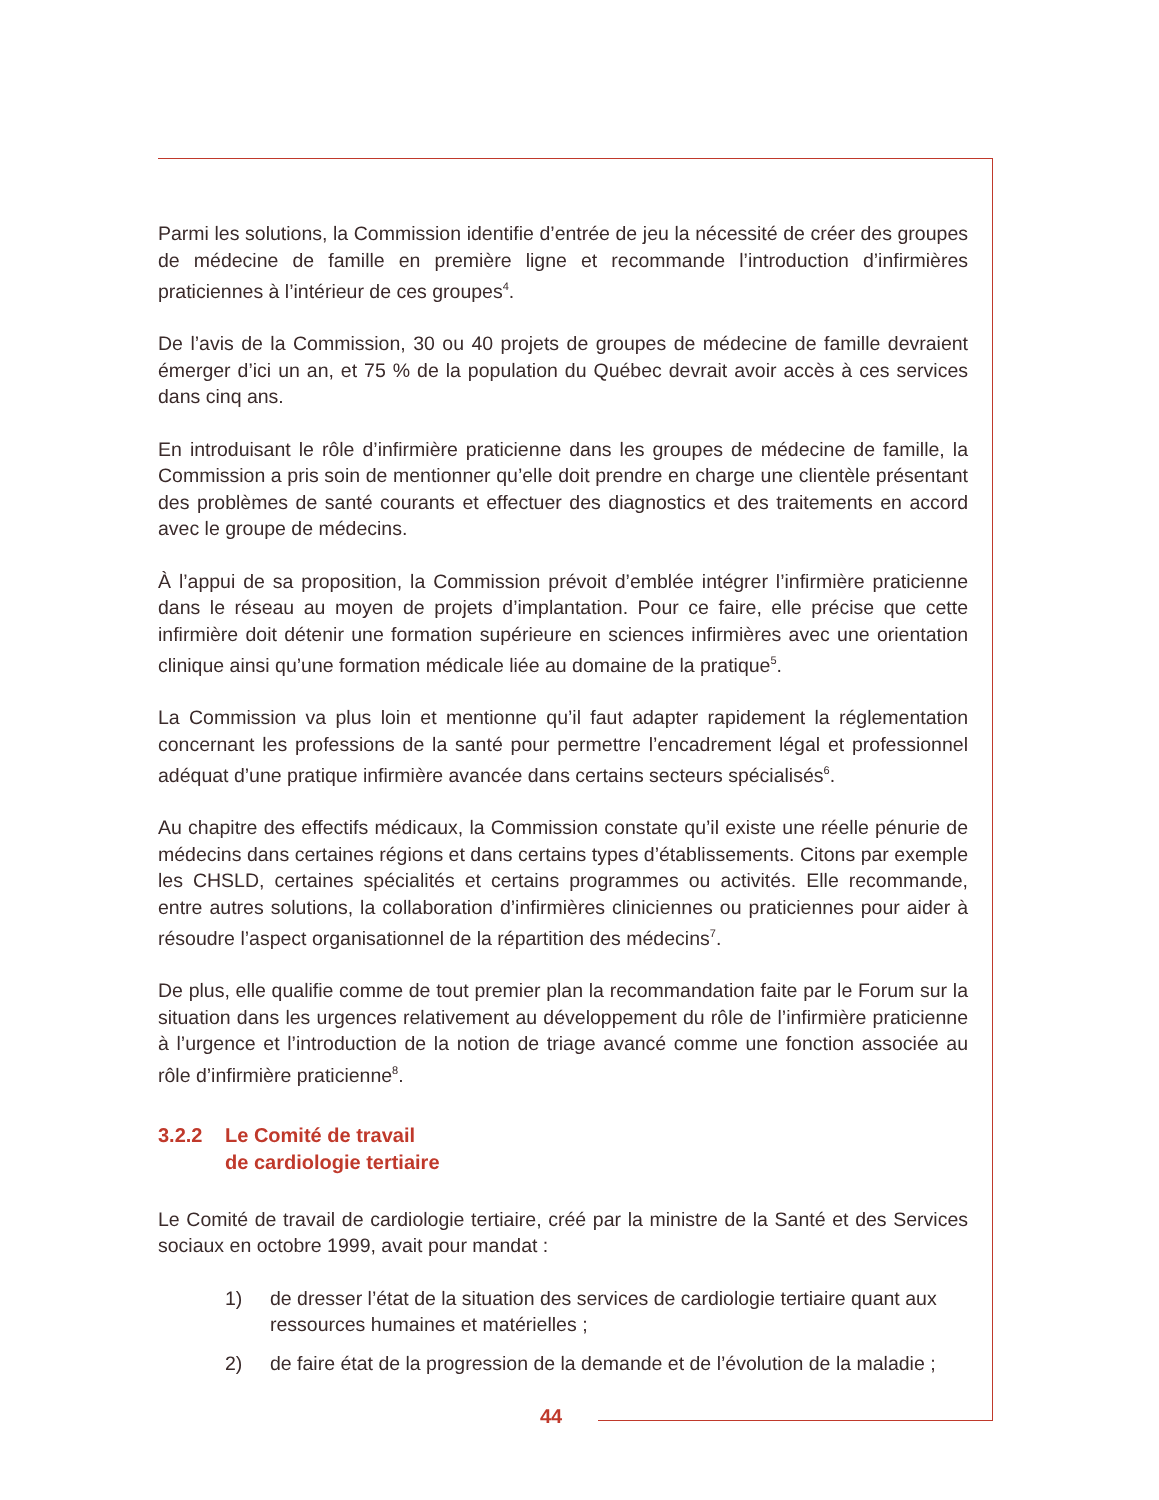Parmi les solutions, la Commission identifie d’entrée de jeu la nécessité de créer des groupes de médecine de famille en première ligne et recommande l’introduction d’infirmières praticiennes à l’intérieur de ces groupes<sup>4</sup>.
De l’avis de la Commission, 30 ou 40 projets de groupes de médecine de famille devraient émerger d’ici un an, et 75 % de la population du Québec devrait avoir accès à ces services dans cinq ans.
En introduisant le rôle d’infirmière praticienne dans les groupes de médecine de famille, la Commission a pris soin de mentionner qu’elle doit prendre en charge une clientèle présentant des problèmes de santé courants et effectuer des diagnostics et des traitements en accord avec le groupe de médecins.
À l’appui de sa proposition, la Commission prévoit d’emblée intégrer l’infirmière praticienne dans le réseau au moyen de projets d’implantation. Pour ce faire, elle précise que cette infirmière doit détenir une formation supérieure en sciences infirmières avec une orientation clinique ainsi qu’une formation médicale liée au domaine de la pratique<sup>5</sup>.
La Commission va plus loin et mentionne qu’il faut adapter rapidement la réglementation concernant les professions de la santé pour permettre l’encadrement légal et professionnel adéquat d’une pratique infirmière avancée dans certains secteurs spécialisés<sup>6</sup>.
Au chapitre des effectifs médicaux, la Commission constate qu’il existe une réelle pénurie de médecins dans certaines régions et dans certains types d’établissements. Citons par exemple les CHSLD, certaines spécialités et certains programmes ou activités. Elle recommande, entre autres solutions, la collaboration d’infirmières cliniciennes ou praticiennes pour aider à résoudre l’aspect organisationnel de la répartition des médecins<sup>7</sup>.
De plus, elle qualifie comme de tout premier plan la recommandation faite par le Forum sur la situation dans les urgences relativement au développement du rôle de l’infirmière praticienne à l’urgence et l’introduction de la notion de triage avancé comme une fonction associée au rôle d’infirmière praticienne<sup>8</sup>.
3.2.2 Le Comité de travail
de cardiologie tertiaire
Le Comité de travail de cardiologie tertiaire, créé par la ministre de la Santé et des Services sociaux en octobre 1999, avait pour mandat :
1) de dresser l’état de la situation des services de cardiologie tertiaire quant aux ressources humaines et matérielles ;
2) de faire état de la progression de la demande et de l’évolution de la maladie ;
44